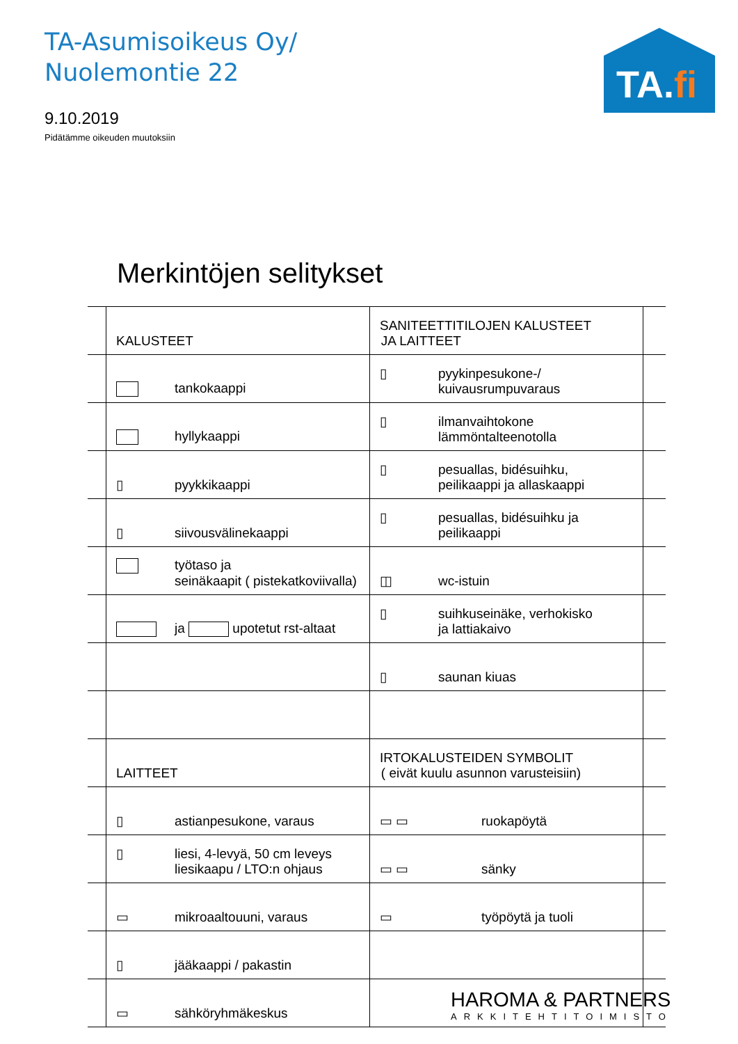TA-Asumisoikeus Oy/
Nuolemontie 22
9.10.2019
Pidätämme oikeuden muutoksiin
TA.fi
Merkintöjen selitykset
| | KALUSTEET | SANITEETTITILOJEN KALUSTEET JA LAITTEET | |
| | tankokaappi | ▯ pyykinpesukone-/ kuivausrumpuvaraus | |
| | hyllykaappi | ▯ ilmanvaihtokone lämmöntalteenotolla | |
| | ▯ pyykkikaappi | ▯ pesuallas, bidésuihku, peilikaappi ja allaskaappi | |
| | ▯ siivousvälinekaappi | ▯ pesuallas, bidésuihku ja peilikaappi | |
| | työtaso ja seinäkaapit ( pistekatkoviivalla) | ◫ wc-istuin | |
| | ja upotetut rst-altaat | ▯ suihkuseinäke, verhokisko ja lattiakaivo | |
| | | ▯ saunan kiuas | |
| | LAITTEET | IRTOKALUSTEIDEN SYMBOLIT ( eivät kuulu asunnon varusteisiin) | |
| | ▯ astianpesukone, varaus | ▭ ▭ ruokapöytä | |
| | ▯ liesi, 4-levyä, 50 cm leveys liesikaapu / LTO:n ohjaus | ▭ ▭ sänky | |
| | ▭ mikroaaltouuni, varaus | ▭ työpöytä ja tuoli | |
| | ▯ jääkaappi / pakastin | | |
| | ▭ sähköryhmäkeskus | | |
HAROMA & PARTNERS
ARKKITEHTITOIMISTO